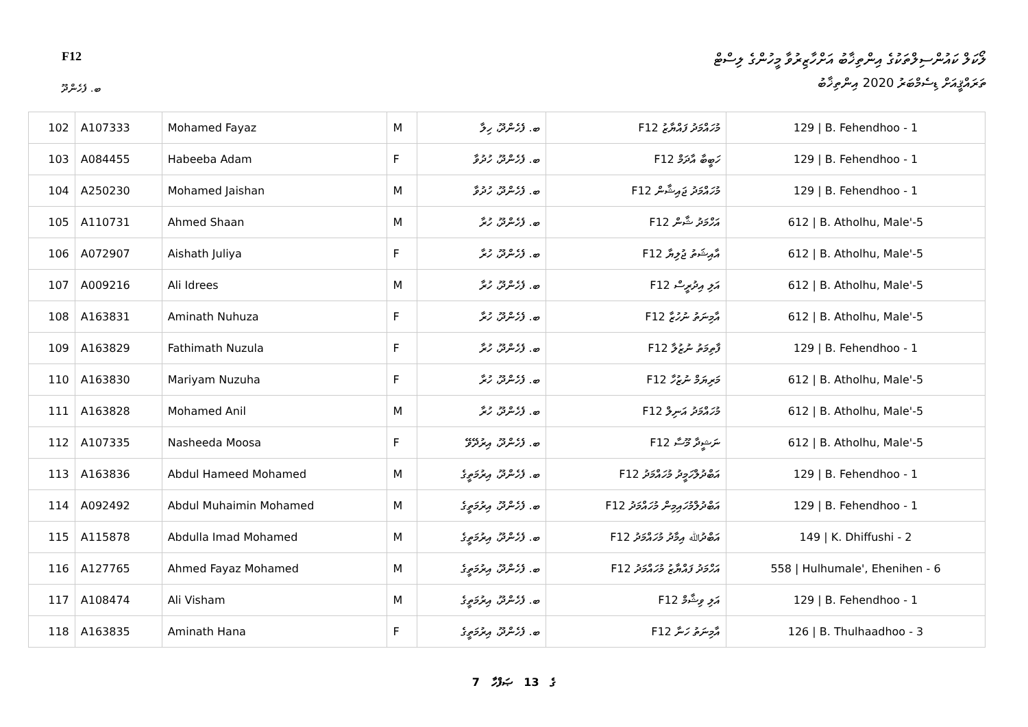F12
ލޯކަލް ކައުންސިލްތަކުގެ އިންތިޚާބު އަށްހާޒިރުވާ މީހުންގެ ލިސްޓް
ތަރައްޤީއަށް ޑިސެމްބަރު 2020 އިންތިޚާބު
ބ. ފެހެންދޫ
| 102 | A107333 | Mohamed Fayaz | M | ބ. ފެހެންދޫ، ހިލާ | F12 މުހައްމަދު ފައްޔާޒު | 129 / B. Fehendhoo - 1 |
| 103 | A084455 | Habeeba Adam | F | ބ. ފެހެންދޫ، ހުދުވާ | F12 ހަބީބާ އާދަމް | 129 / B. Fehendhoo - 1 |
| 104 | A250230 | Mohamed Jaishan | M | ބ. ފެހެންދޫ، ހުދުވާ | F12 މުހައްމަދު ޖައިޝާން | 129 / B. Fehendhoo - 1 |
| 105 | A110731 | Ahmed Shaan | M | ބ. ފެހެންދޫ، ހުރާ | F12 އަހްމަދު ޝާން | 612 / B. Atholhu, Male'-5 |
| 106 | A072907 | Aishath Juliya | F | ބ. ފެހެންދޫ، ހުރާ | F12 އާއިޝަތު ޖުލިޔާ | 612 / B. Atholhu, Male'-5 |
| 107 | A009216 | Ali Idrees | M | ބ. ފެހެންދޫ، ހުރާ | F12 އަލި އިދުރީސް | 612 / B. Atholhu, Male'-5 |
| 108 | A163831 | Aminath Nuhuza | F | ބ. ފެހެންދޫ، ހުރާ | F12 އާމިނަތު ނުހުޒާ | 612 / B. Atholhu, Male'-5 |
| 109 | A163829 | Fathimath Nuzula | F | ބ. ފެހެންދޫ، ހުރާ | F12 ފާތިމަތު ނުޒުލާ | 129 / B. Fehendhoo - 1 |
| 110 | A163830 | Mariyam Nuzuha | F | ބ. ފެހެންދޫ، ހުރާ | F12 މަރިޔަމް ނުޒުހާ | 612 / B. Atholhu, Male'-5 |
| 111 | A163828 | Mohamed Anil | M | ބ. ފެހެންދޫ، ހުރާ | F12 މުހައްމަދު އަނިލް | 612 / B. Atholhu, Male'-5 |
| 112 | A107335 | Nasheeda Moosa | F | ބ. ފެހެންދޫ، އިރުދޭވޭ | F12 ނަޝީދާ މޫސާ | 612 / B. Atholhu, Male'-5 |
| 113 | A163836 | Abdul Hameed Mohamed | M | ބ. ފެހެންދޫ، އިރުމަތީގެ | F12 އަބްދުލްހަމީދު މުހައްމަދު | 129 / B. Fehendhoo - 1 |
| 114 | A092492 | Abdul Muhaimin Mohamed | M | ބ. ފެހެންދޫ، އިރުމަތީގެ | F12 އަބްދުލްމުހައިމިން މުހައްމަދު | 129 / B. Fehendhoo - 1 |
| 115 | A115878 | Abdulla Imad Mohamed | M | ބ. ފެހެންދޫ، އިރުމަތީގެ | F12 އަބްދުﷲ އިމާދު މުހައްމަދު | 149 / K. Dhiffushi - 2 |
| 116 | A127765 | Ahmed Fayaz Mohamed | M | ބ. ފެހެންދޫ، އިރުމަތީގެ | F12 އަހްމަދު ފައްޔާޒު މުހައްމަދު | 558 / Hulhumale', Ehenihen - 6 |
| 117 | A108474 | Ali Visham | M | ބ. ފެހެންދޫ، އިރުމަތީގެ | F12 އަލި ވިޝާމް | 129 / B. Fehendhoo - 1 |
| 118 | A163835 | Aminath Hana | F | ބ. ފެހެންދޫ، އިރުމަތީގެ | F12 އާމިނަތު ހަނާ | 126 / B. Thulhaadhoo - 3 |
7 ގެ 13 ޞަފްހާ